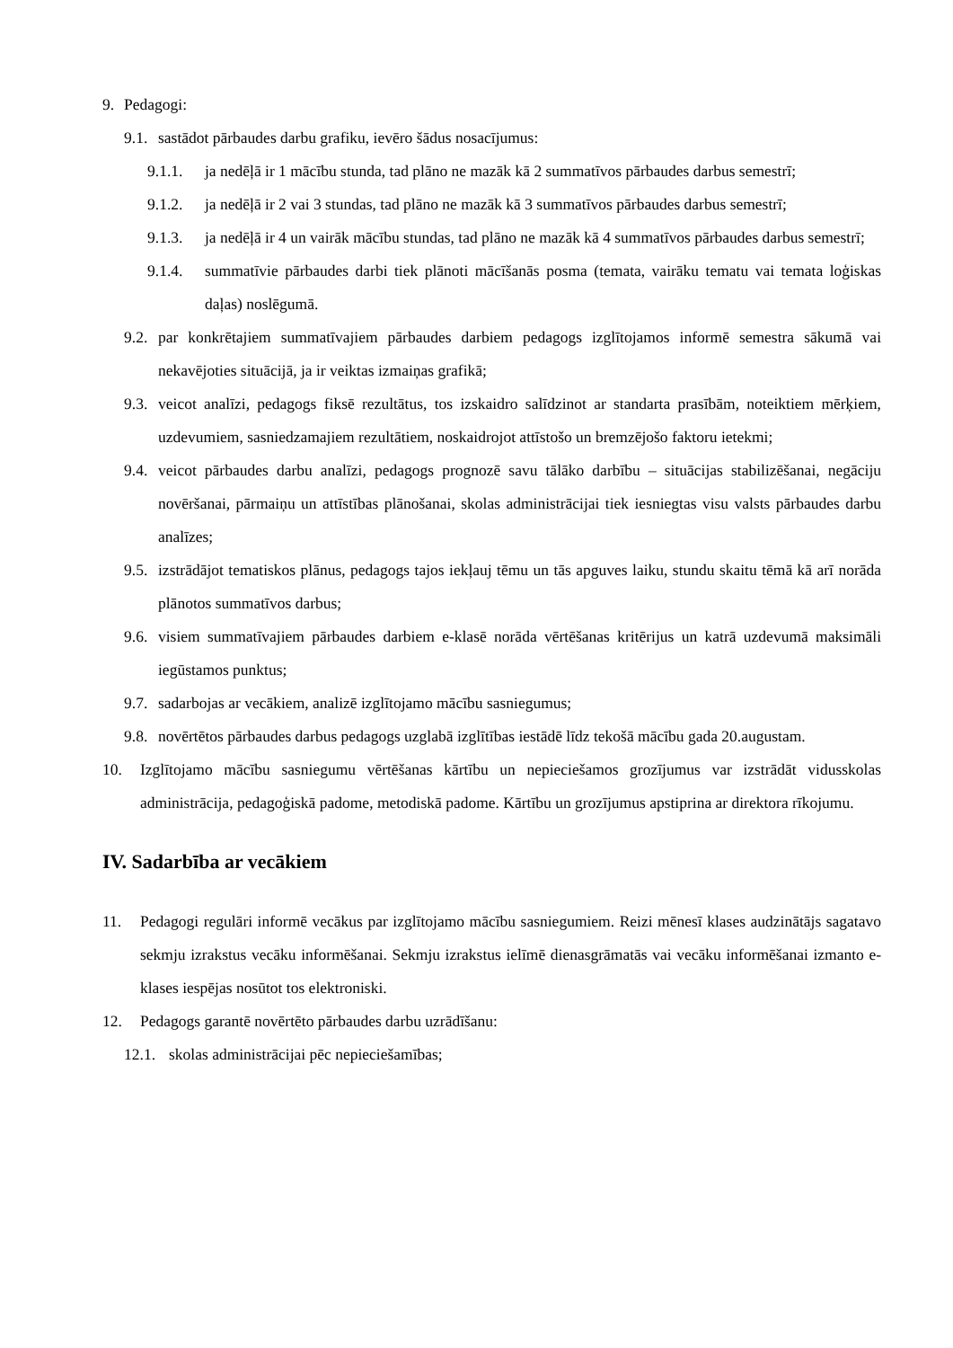9. Pedagogi:
9.1. sastādot pārbaudes darbu grafiku, ievēro šādus nosacījumus:
9.1.1. ja nedēļā ir 1 mācību stunda, tad plāno ne mazāk kā 2 summatīvos pārbaudes darbus semestrī;
9.1.2. ja nedēļā ir 2 vai 3 stundas, tad plāno ne mazāk kā 3 summatīvos pārbaudes darbus semestrī;
9.1.3. ja nedēļā ir 4 un vairāk mācību stundas, tad plāno ne mazāk kā 4 summatīvos pārbaudes darbus semestrī;
9.1.4. summatīvie pārbaudes darbi tiek plānoti mācīšanās posma (temata, vairāku tematu vai temata loģiskas daļas) noslēgumā.
9.2. par konkrētajiem summatīvajiem pārbaudes darbiem pedagogs izglītojamos informē semestra sākumā vai nekavējoties situācijā, ja ir veiktas izmaiņas grafikā;
9.3. veicot analīzi, pedagogs fiksē rezultātus, tos izskaidro salīdzinot ar standarta prasībām, noteiktiem mērķiem, uzdevumiem, sasniedzamajiem rezultātiem, noskaidrojot attīstošo un bremzējošo faktoru ietekmi;
9.4. veicot pārbaudes darbu analīzi, pedagogs prognozē savu tālāko darbību – situācijas stabilizēšanai, negāciju novēršanai, pārmaiņu un attīstības plānošanai, skolas administrācijai tiek iesniegtas visu valsts pārbaudes darbu analīzes;
9.5. izstrādājot tematiskos plānus, pedagogs tajos iekļauj tēmu un tās apguves laiku, stundu skaitu tēmā kā arī norāda plānotos summatīvos darbus;
9.6. visiem summatīvajiem pārbaudes darbiem e-klasē norāda vērtēšanas kritērijus un katrā uzdevumā maksimāli iegūstamos punktus;
9.7. sadarbojas ar vecākiem, analizē izglītojamo mācību sasniegumus;
9.8. novērtētos pārbaudes darbus pedagogs uzglabā izglītības iestādē līdz tekošā mācību gada 20.augustam.
10. Izglītojamo mācību sasniegumu vērtēšanas kārtību un nepieciešamos grozījumus var izstrādāt vidusskolas administrācija, pedagoģiskā padome, metodiskā padome. Kārtību un grozījumus apstiprina ar direktora rīkojumu.
IV. Sadarbība ar vecākiem
11. Pedagogi regulāri informē vecākus par izglītojamo mācību sasniegumiem. Reizi mēnesī klases audzinātājs sagatavo sekmju izrakstus vecāku informēšanai. Sekmju izrakstus ielīmē dienasgrāmatās vai vecāku informēšanai izmanto e-klases iespējas nosūtot tos elektroniski.
12. Pedagogs garantē novērtēto pārbaudes darbu uzrādīšanu:
12.1. skolas administrācijai pēc nepieciešamības;